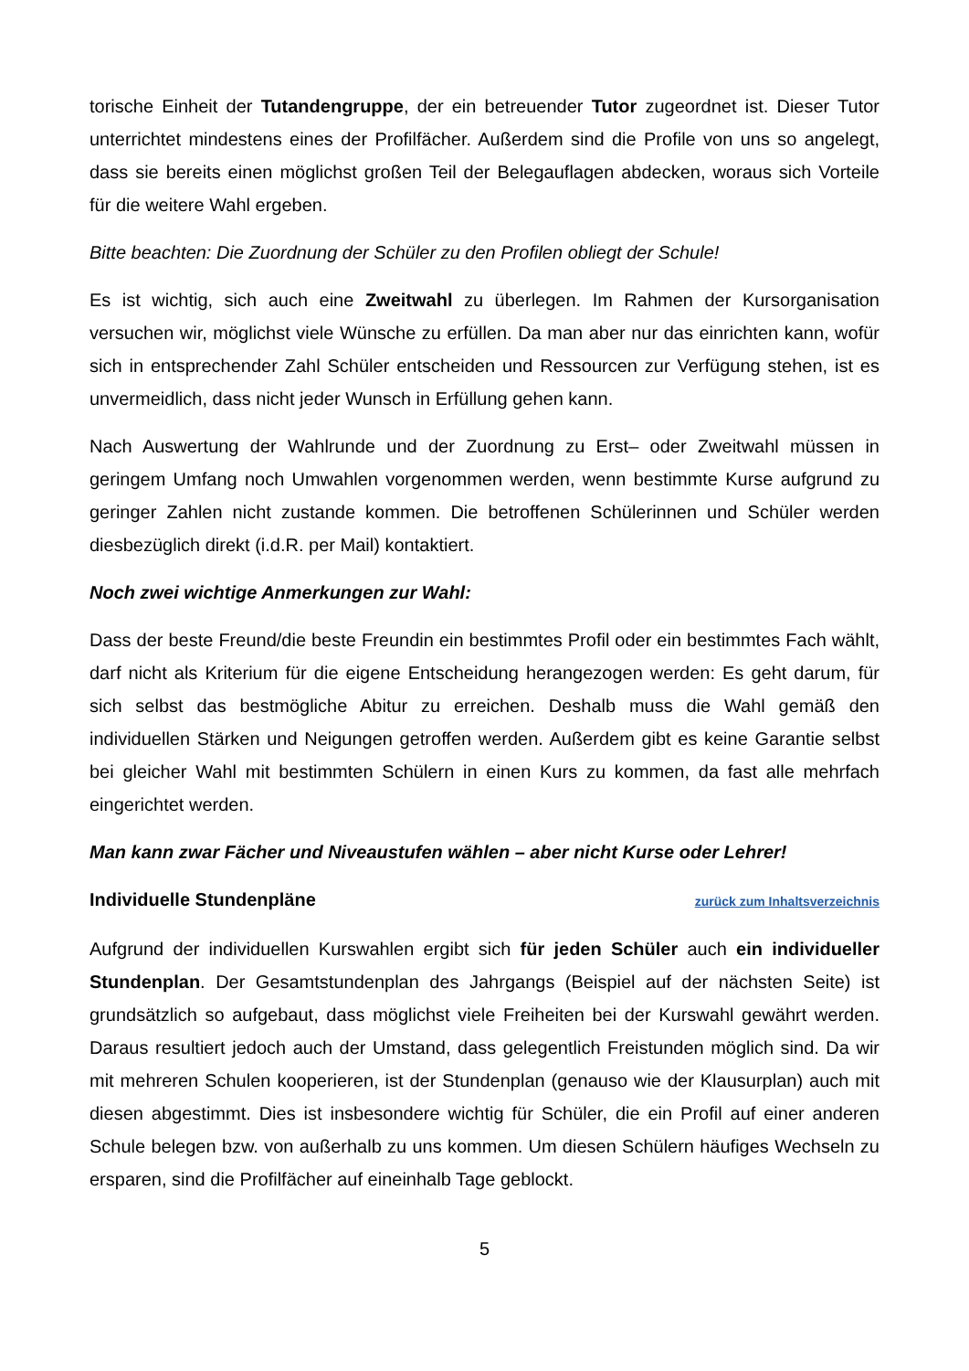torische Einheit der Tutandengruppe, der ein betreuender Tutor zugeordnet ist. Dieser Tutor unterrichtet mindestens eines der Profilfächer. Außerdem sind die Profile von uns so angelegt, dass sie bereits einen möglichst großen Teil der Belegauflagen abdecken, woraus sich Vorteile für die weitere Wahl ergeben.
Bitte beachten: Die Zuordnung der Schüler zu den Profilen obliegt der Schule!
Es ist wichtig, sich auch eine Zweitwahl zu überlegen. Im Rahmen der Kursorganisation versuchen wir, möglichst viele Wünsche zu erfüllen. Da man aber nur das einrichten kann, wofür sich in entsprechender Zahl Schüler entscheiden und Ressourcen zur Verfügung stehen, ist es unvermeidlich, dass nicht jeder Wunsch in Erfüllung gehen kann.
Nach Auswertung der Wahlrunde und der Zuordnung zu Erst– oder Zweitwahl müssen in geringem Umfang noch Umwahlen vorgenommen werden, wenn bestimmte Kurse aufgrund zu geringer Zahlen nicht zustande kommen. Die betroffenen Schülerinnen und Schüler werden diesbezüglich direkt (i.d.R. per Mail) kontaktiert.
Noch zwei wichtige Anmerkungen zur Wahl:
Dass der beste Freund/die beste Freundin ein bestimmtes Profil oder ein bestimmtes Fach wählt, darf nicht als Kriterium für die eigene Entscheidung herangezogen werden: Es geht darum, für sich selbst das bestmögliche Abitur zu erreichen. Deshalb muss die Wahl gemäß den individuellen Stärken und Neigungen getroffen werden. Außerdem gibt es keine Garantie selbst bei gleicher Wahl mit bestimmten Schülern in einen Kurs zu kommen, da fast alle mehrfach eingerichtet werden.
Man kann zwar Fächer und Niveaustufen wählen – aber nicht Kurse oder Lehrer!
Individuelle Stundenpläne zurück zum Inhaltsverzeichnis
Aufgrund der individuellen Kurswahlen ergibt sich für jeden Schüler auch ein individueller Stundenplan. Der Gesamtstundenplan des Jahrgangs (Beispiel auf der nächsten Seite) ist grundsätzlich so aufgebaut, dass möglichst viele Freiheiten bei der Kurswahl gewährt werden. Daraus resultiert jedoch auch der Umstand, dass gelegentlich Freistunden möglich sind. Da wir mit mehreren Schulen kooperieren, ist der Stundenplan (genauso wie der Klausurplan) auch mit diesen abgestimmt. Dies ist insbesondere wichtig für Schüler, die ein Profil auf einer anderen Schule belegen bzw. von außerhalb zu uns kommen. Um diesen Schülern häufiges Wechseln zu ersparen, sind die Profilfächer auf eineinhalb Tage geblockt.
5